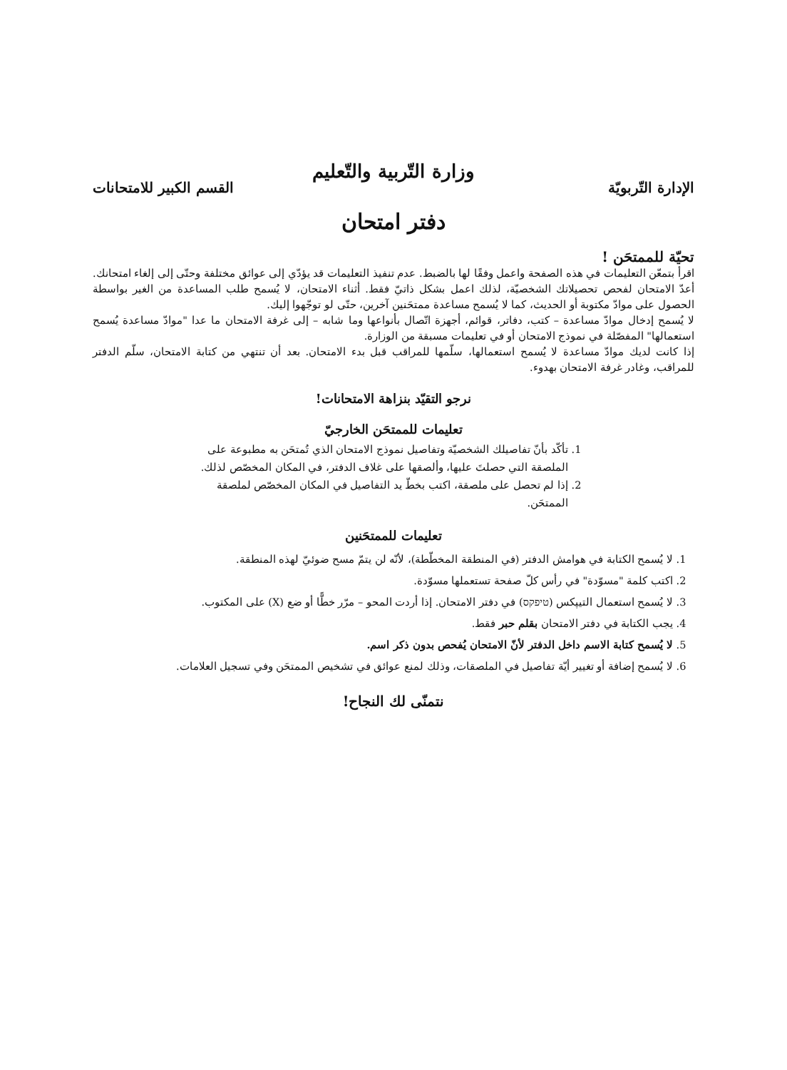وزارة التّربية والتّعليم
الإدارة التّربويّة القسم الكبير للامتحانات
دفتر امتحان
تحيّة للممتحَن !
اقرأ بتمعّن التعليمات في هذه الصفحة واعمل وفقًا لها بالضبط. عدم تنفيذ التعليمات قد يؤدّي إلى عوائق مختلفة وحتّى إلى إلغاء امتحانك. أعدّ الامتحان لفحص تحصيلاتك الشخصيّة، لذلك اعمل بشكل ذاتيّ فقط. أثناء الامتحان، لا يُسمح طلب المساعدة من الغير بواسطة الحصول على موادّ مكتوبة أو الحديث، كما لا يُسمح مساعدة ممتحَنين آخرين، حتّى لو توجّهوا إليك.
لا يُسمح إدخال موادّ مساعدة – كتب، دفاتر، قوائم، أجهزة اتّصال بأنواعها وما شابه – إلى غرفة الامتحان ما عدا "موادّ مساعدة يُسمح استعمالها" المفصّلة في نموذج الامتحان أو في تعليمات مسبقة من الوزارة.
إذا كانت لديك موادّ مساعدة لا يُسمح استعمالها، سلّمها للمراقب قبل بدء الامتحان. بعد أن تنتهي من كتابة الامتحان، سلّم الدفتر للمراقب، وغادر غرفة الامتحان بهدوء.
نرجو التقيّد بنزاهة الامتحانات!
تعليمات للممتحَن الخارجيّ
1. تأكّد بأنّ تفاصيلك الشخصيّة وتفاصيل نموذج الامتحان الذي تُمتحَن به مطبوعة على الملصقة التي حصلتَ عليها، وألصقها على غلاف الدفتر، في المكان المخصّص لذلك.
2. إذا لم تحصل على ملصقة، اكتب بخطّ يد التفاصيل في المكان المخصّص لملصقة الممتحَن.
تعليمات للممتحَنين
1. لا يُسمح الكتابة في هوامش الدفتر (في المنطقة المخطّطة)، لأنّه لن يتمّ مسح ضوئيّ لهذه المنطقة.
2. اكتب كلمة "مسوّدة" في رأس كلّ صفحة تستعملها مسوّدة.
3. لا يُسمح استعمال التيپكس (טיפקס) في دفتر الامتحان. إذا أردت المحو – مرّر خطًّا أو ضع (X) على المكتوب.
4. يجب الكتابة في دفتر الامتحان بقلم حبر فقط.
5. لا يُسمح كتابة الاسم داخل الدفتر لأنّ الامتحان يُفحص بدون ذكر اسم.
6. لا يُسمح إضافة أو تغيير أيّة تفاصيل في الملصقات، وذلك لمنع عوائق في تشخيص الممتحَن وفي تسجيل العلامات.
نتمنّى لك النجاح!